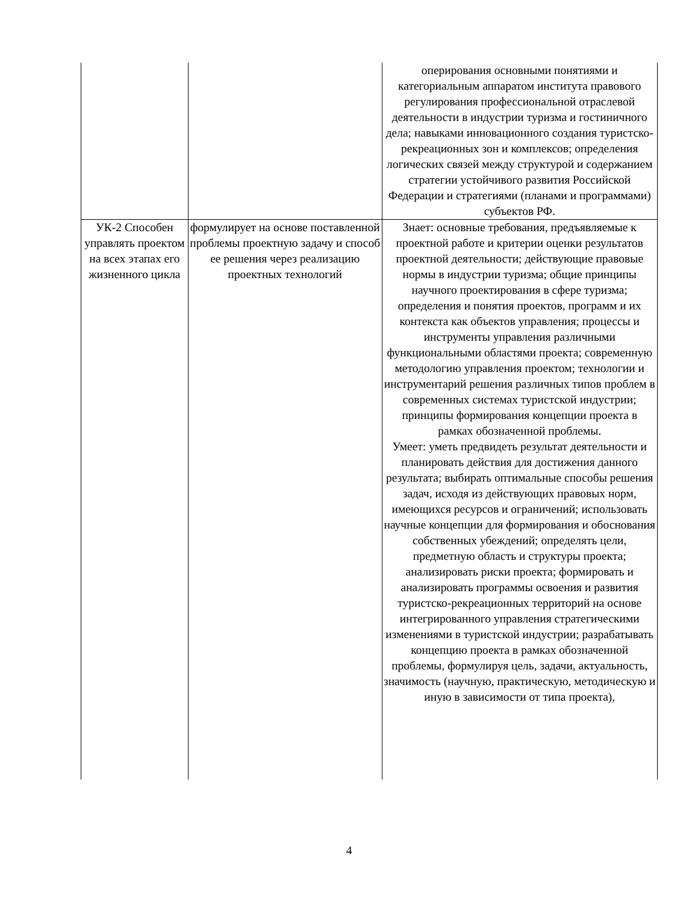| | | оперирования основными понятиями и категориальным аппаратом института правового регулирования профессиональной отраслевой деятельности в индустрии туризма и гостиничного дела; навыками инновационного создания туристско-рекреационных зон и комплексов; определения логических связей между структурой и содержанием стратегии устойчивого развития Российской Федерации и стратегиями (планами и программами) субъектов РФ. |
| УК-2 Способен управлять проектом на всех этапах его жизненного цикла | формулирует на основе поставленной проблемы проектную задачу и способ ее решения через реализацию проектных технологий | Знает: основные требования, предъявляемые к проектной работе и критерии оценки результатов проектной деятельности; действующие правовые нормы в индустрии туризма; общие принципы научного проектирования в сфере туризма; определения и понятия проектов, программ и их контекста как объектов управления; процессы и инструменты управления различными функциональными областями проекта; современную методологию управления проектом; технологии и инструментарий решения различных типов проблем в современных системах туристской индустрии; принципы формирования концепции проекта в рамках обозначенной проблемы. Умеет: уметь предвидеть результат деятельности и планировать действия для достижения данного результата; выбирать оптимальные способы решения задач, исходя из действующих правовых норм, имеющихся ресурсов и ограничений; использовать научные концепции для формирования и обоснования собственных убеждений; определять цели, предметную область и структуры проекта; анализировать риски проекта; формировать и анализировать программы освоения и развития туристско-рекреационных территорий на основе интегрированного управления стратегическими изменениями в туристской индустрии; разрабатывать концепцию проекта в рамках обозначенной проблемы, формулируя цель, задачи, актуальность, значимость (научную, практическую, методическую и иную в зависимости от типа проекта), |
4